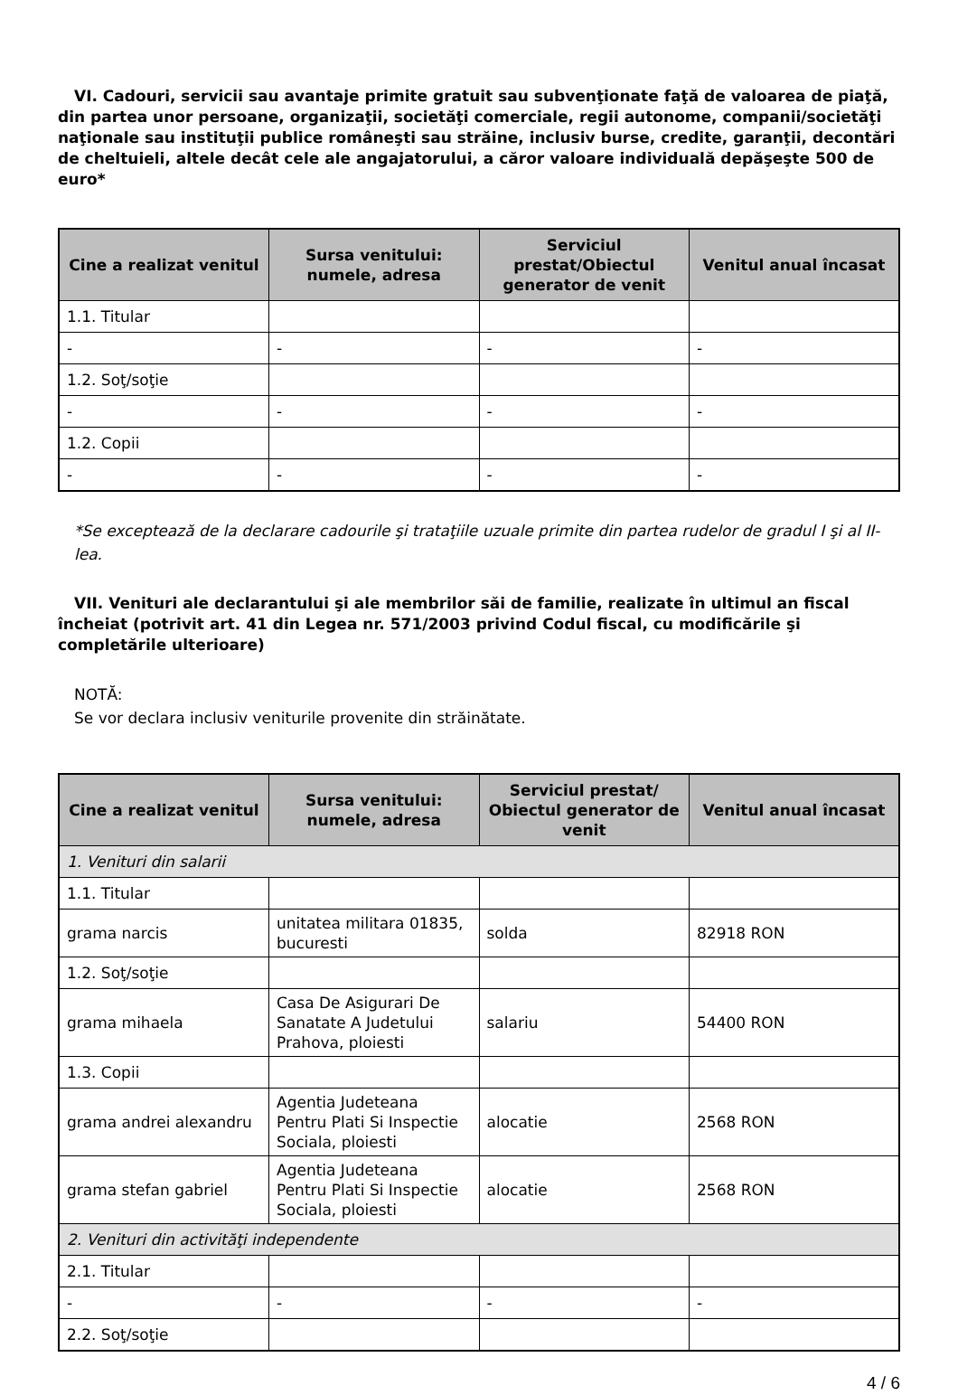VI. Cadouri, servicii sau avantaje primite gratuit sau subvenţionate faţă de valoarea de piaţă, din partea unor persoane, organizaţii, societăţi comerciale, regii autonome, companii/societăţi naţionale sau instituţii publice româneşti sau străine, inclusiv burse, credite, garanţii, decontări de cheltuieli, altele decât cele ale angajatorului, a căror valoare individuală depăşeşte 500 de euro*
| Cine a realizat venitul | Sursa venitului: numele, adresa | Serviciul prestat/Obiectul generator de venit | Venitul anual încasat |
| --- | --- | --- | --- |
| 1.1. Titular | | | |
| - | - | - | - |
| 1.2. Soţ/soţie | | | |
| - | - | - | - |
| 1.2. Copii | | | |
| - | - | - | - |
*Se exceptează de la declarare cadourile şi trataţiile uzuale primite din partea rudelor de gradul I şi al II-lea.
VII. Venituri ale declarantului şi ale membrilor săi de familie, realizate în ultimul an fiscal încheiat (potrivit art. 41 din Legea nr. 571/2003 privind Codul fiscal, cu modificările şi completările ulterioare)
NOTĂ:
Se vor declara inclusiv veniturile provenite din străinătate.
| Cine a realizat venitul | Sursa venitului: numele, adresa | Serviciul prestat/ Obiectul generator de venit | Venitul anual încasat |
| --- | --- | --- | --- |
| 1. Venituri din salarii | | | |
| 1.1. Titular | | | |
| grama narcis | unitatea militara 01835, bucuresti | solda | 82918 RON |
| 1.2. Soţ/soţie | | | |
| grama mihaela | Casa De Asigurari De Sanatate A Judetului Prahova, ploiesti | salariu | 54400 RON |
| 1.3. Copii | | | |
| grama andrei alexandru | Agentia Judeteana Pentru Plati Si Inspectie Sociala, ploiesti | alocatie | 2568 RON |
| grama stefan gabriel | Agentia Judeteana Pentru Plati Si Inspectie Sociala, ploiesti | alocatie | 2568 RON |
| 2. Venituri din activităţi independente | | | |
| 2.1. Titular | | | |
| - | - | - | - |
| 2.2. Soţ/soţie | | | |
4 / 6